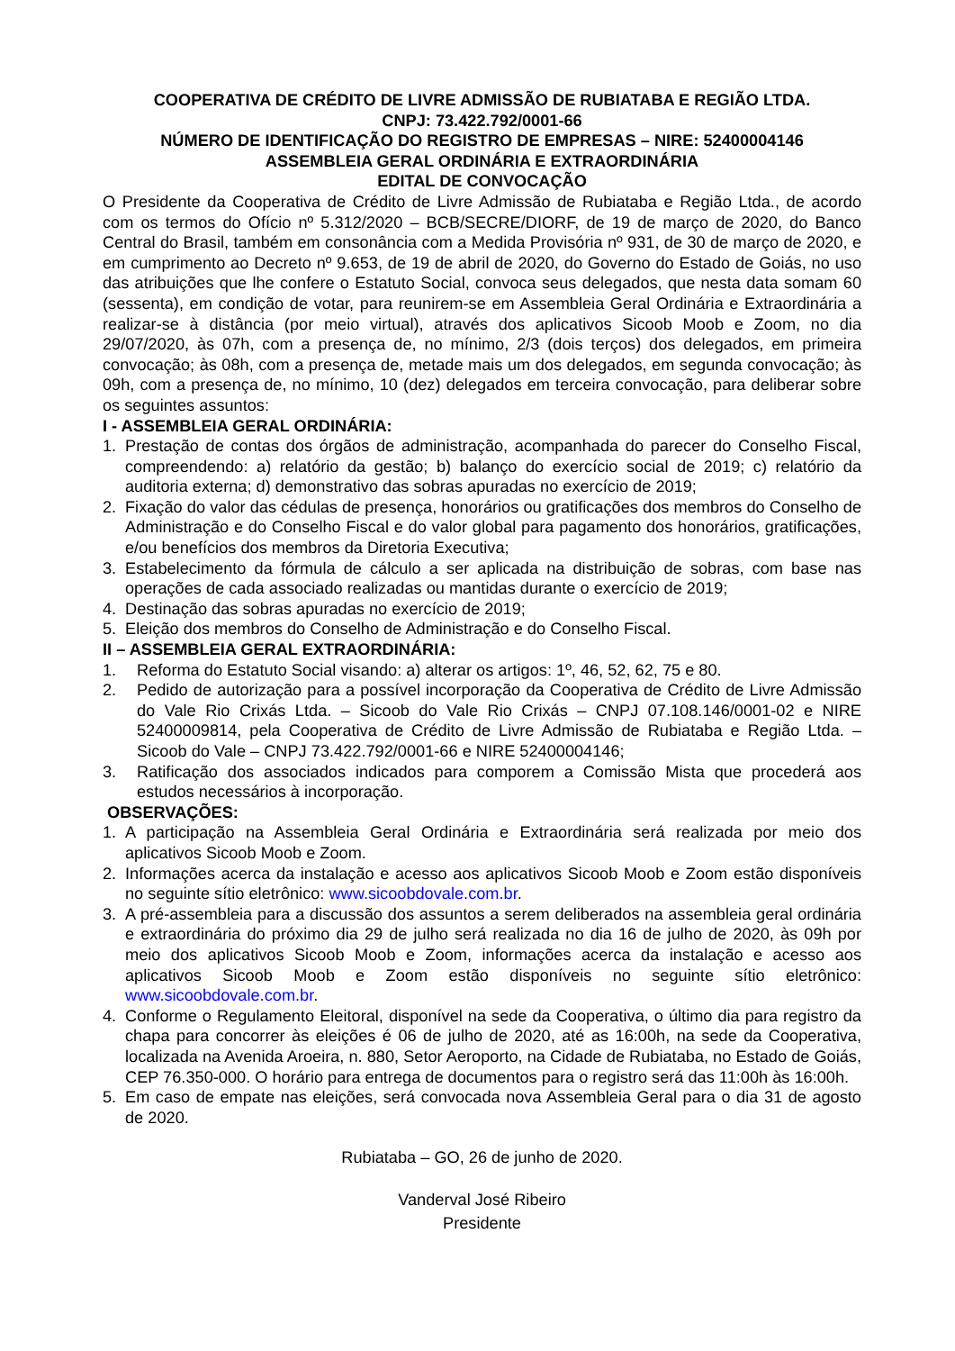COOPERATIVA DE CRÉDITO DE LIVRE ADMISSÃO DE RUBIATABA E REGIÃO LTDA.
CNPJ: 73.422.792/0001-66
NÚMERO DE IDENTIFICAÇÃO DO REGISTRO DE EMPRESAS – NIRE: 52400004146
ASSEMBLEIA GERAL ORDINÁRIA E EXTRAORDINÁRIA
EDITAL DE CONVOCAÇÃO
O Presidente da Cooperativa de Crédito de Livre Admissão de Rubiataba e Região Ltda., de acordo com os termos do Ofício nº 5.312/2020 – BCB/SECRE/DIORF, de 19 de março de 2020, do Banco Central do Brasil, também em consonância com a Medida Provisória nº 931, de 30 de março de 2020, e em cumprimento ao Decreto nº 9.653, de 19 de abril de 2020, do Governo do Estado de Goiás, no uso das atribuições que lhe confere o Estatuto Social, convoca seus delegados, que nesta data somam 60 (sessenta), em condição de votar, para reunirem-se em Assembleia Geral Ordinária e Extraordinária a realizar-se à distância (por meio virtual), através dos aplicativos Sicoob Moob e Zoom, no dia 29/07/2020, às 07h, com a presença de, no mínimo, 2/3 (dois terços) dos delegados, em primeira convocação; às 08h, com a presença de, metade mais um dos delegados, em segunda convocação; às 09h, com a presença de, no mínimo, 10 (dez) delegados em terceira convocação, para deliberar sobre os seguintes assuntos:
I - ASSEMBLEIA GERAL ORDINÁRIA:
1. Prestação de contas dos órgãos de administração, acompanhada do parecer do Conselho Fiscal, compreendendo: a) relatório da gestão; b) balanço do exercício social de 2019; c) relatório da auditoria externa; d) demonstrativo das sobras apuradas no exercício de 2019;
2. Fixação do valor das cédulas de presença, honorários ou gratificações dos membros do Conselho de Administração e do Conselho Fiscal e do valor global para pagamento dos honorários, gratificações, e/ou benefícios dos membros da Diretoria Executiva;
3. Estabelecimento da fórmula de cálculo a ser aplicada na distribuição de sobras, com base nas operações de cada associado realizadas ou mantidas durante o exercício de 2019;
4. Destinação das sobras apuradas no exercício de 2019;
5. Eleição dos membros do Conselho de Administração e do Conselho Fiscal.
II – ASSEMBLEIA GERAL EXTRAORDINÁRIA:
1. Reforma do Estatuto Social visando: a) alterar os artigos: 1º, 46, 52, 62, 75 e 80.
2. Pedido de autorização para a possível incorporação da Cooperativa de Crédito de Livre Admissão do Vale Rio Crixás Ltda. – Sicoob do Vale Rio Crixás – CNPJ 07.108.146/0001-02 e NIRE 52400009814, pela Cooperativa de Crédito de Livre Admissão de Rubiataba e Região Ltda. – Sicoob do Vale – CNPJ 73.422.792/0001-66 e NIRE 52400004146;
3. Ratificação dos associados indicados para comporem a Comissão Mista que procederá aos estudos necessários à incorporação.
OBSERVAÇÕES:
1. A participação na Assembleia Geral Ordinária e Extraordinária será realizada por meio dos aplicativos Sicoob Moob e Zoom.
2. Informações acerca da instalação e acesso aos aplicativos Sicoob Moob e Zoom estão disponíveis no seguinte sítio eletrônico: www.sicoobdovale.com.br.
3. A pré-assembleia para a discussão dos assuntos a serem deliberados na assembleia geral ordinária e extraordinária do próximo dia 29 de julho será realizada no dia 16 de julho de 2020, às 09h por meio dos aplicativos Sicoob Moob e Zoom, informações acerca da instalação e acesso aos aplicativos Sicoob Moob e Zoom estão disponíveis no seguinte sítio eletrônico: www.sicoobdovale.com.br.
4. Conforme o Regulamento Eleitoral, disponível na sede da Cooperativa, o último dia para registro da chapa para concorrer às eleições é 06 de julho de 2020, até as 16:00h, na sede da Cooperativa, localizada na Avenida Aroeira, n. 880, Setor Aeroporto, na Cidade de Rubiataba, no Estado de Goiás, CEP 76.350-000. O horário para entrega de documentos para o registro será das 11:00h às 16:00h.
5. Em caso de empate nas eleições, será convocada nova Assembleia Geral para o dia 31 de agosto de 2020.
Rubiataba – GO, 26 de junho de 2020.
Vanderval José Ribeiro
Presidente